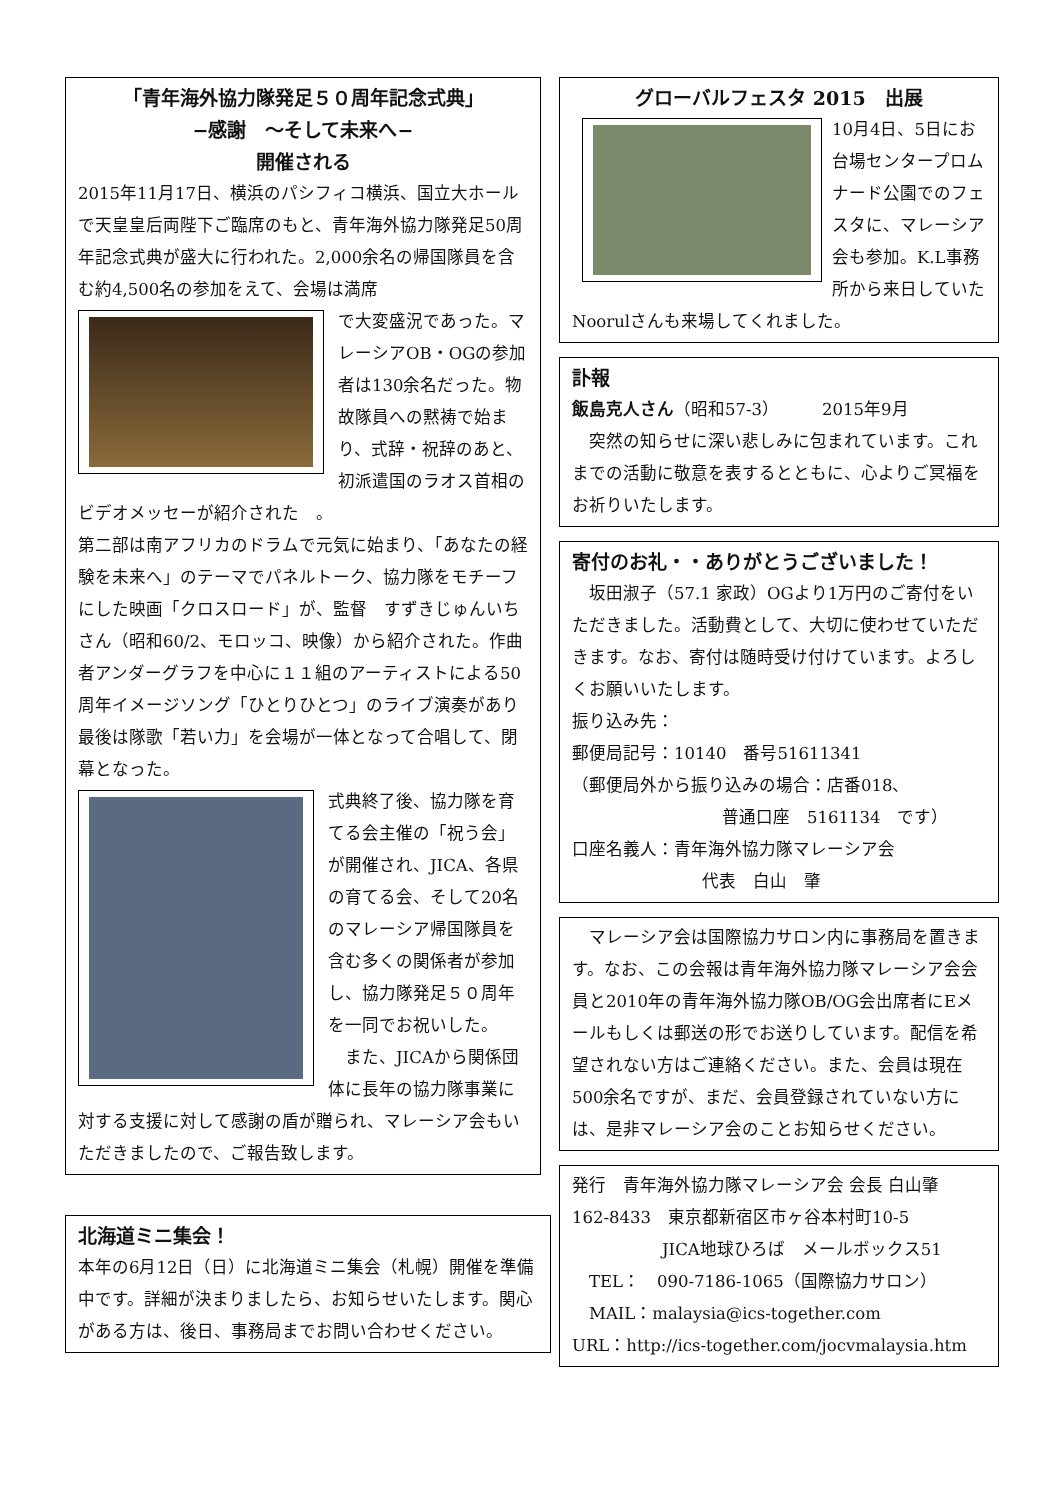「青年海外協力隊発足５０周年記念式典」
−感謝　〜そして未来へ−
開催される
2015年11月17日、横浜のパシフィコ横浜、国立大ホールで天皇皇后両陛下ご臨席のもと、青年海外協力隊発足50周年記念式典が盛大に行われた。2,000余名の帰国隊員を含む約4,500名の参加をえて、会場は満席
で大変盛況であった。マレーシアOB・OGの参加者は130余名だった。物故隊員への黙祷で始まり、式辞・祝辞のあと、初派遣国のラオス首相のビデオメッセーが紹介された　。
第二部は南アフリカのドラムで元気に始まり、「あなたの経験を未来へ」のテーマでパネルトーク、協力隊をモチーフにした映画「クロスロード」が、監督　すずきじゅんいちさん（昭和60/2、モロッコ、映像）から紹介された。作曲者アンダーグラフを中心に１１組のアーティストによる50周年イメージソング「ひとりひとつ」のライブ演奏があり最後は隊歌「若い力」を会場が一体となって合唱して、閉幕となった。
式典終了後、協力隊を育てる会主催の「祝う会」が開催され、JICA、各県の育てる会、そして20名のマレーシア帰国隊員を含む多くの関係者が参加し、協力隊発足５０周年を一同でお祝いした。
　また、JICAから関係団体に長年の協力隊事業に対する支援に対して感謝の盾が贈られ、マレーシア会もいただきましたので、ご報告致します。
北海道ミニ集会！
本年の6月12日（日）に北海道ミニ集会（札幌）開催を準備中です。詳細が決まりましたら、お知らせいたします。関心がある方は、後日、事務局までお問い合わせください。
グローバルフェスタ 2015　出展
10月4日、5日にお台場センタープロムナード公園でのフェスタに、マレーシア会も参加。K.L事務所から来日していたNoorulさんも来場してくれました。
訃報
飯島克人さん（昭和57-3）　　　2015年9月
　突然の知らせに深い悲しみに包まれています。これまでの活動に敬意を表するとともに、心よりご冥福をお祈りいたします。
寄付のお礼・・ありがとうございました！
　坂田淑子（57.1 家政）OGより1万円のご寄付をいただきました。活動費として、大切に使わせていただきます。なお、寄付は随時受け付けています。よろしくお願いいたします。
振り込み先：
郵便局記号：10140　番号51611341
（郵便局外から振り込みの場合：店番018、
普通口座　5161134　です）
口座名義人：青年海外協力隊マレーシア会
代表　白山　肇
　マレーシア会は国際協力サロン内に事務局を置きます。なお、この会報は青年海外協力隊マレーシア会会員と2010年の青年海外協力隊OB/OG会出席者にEメールもしくは郵送の形でお送りしています。配信を希望されない方はご連絡ください。また、会員は現在500余名ですが、まだ、会員登録されていない方には、是非マレーシア会のことお知らせください。
発行　青年海外協力隊マレーシア会 会長 白山肇
162-8433　東京都新宿区市ヶ谷本村町10-5
JICA地球ひろば　メールボックス51
　TEL：　090-7186-1065（国際協力サロン）
　MAIL：malaysia@ics-together.com
URL：http://ics-together.com/jocvmalaysia.htm